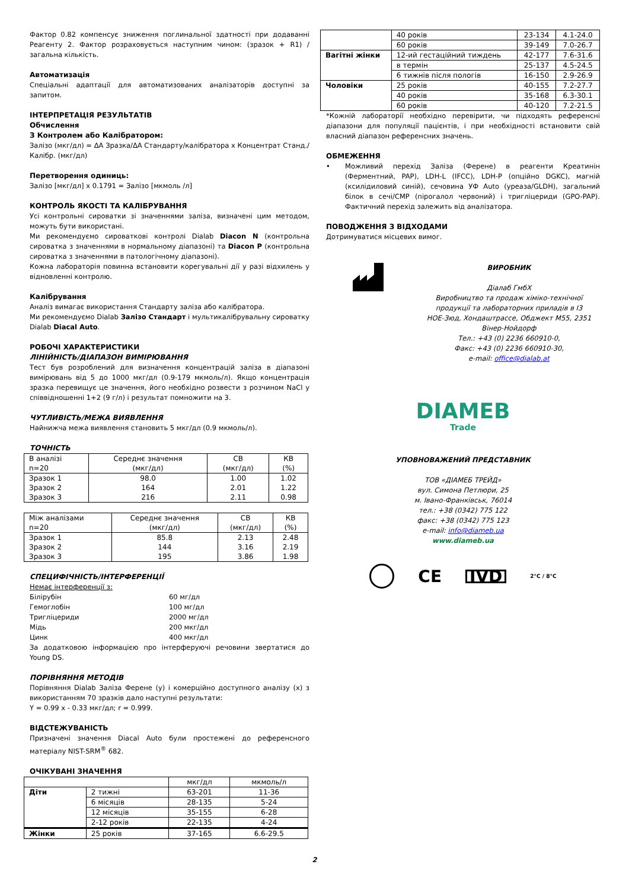Фактор 0.82 компенсує зниження поглинальної здатності при додаванні Реагенту 2. Фактор розраховується наступним чином: (зразок + R1) / загальна кількість.
Автоматизація
Спеціальні адаптації для автоматизованих аналізаторів доступні за запитом.
ІНТЕРПРЕТАЦІЯ РЕЗУЛЬТАТІВ
Обчислення
З Контролем або Калібратором:
Залізо (мкг/дл) = ΔA Зразка/ΔA Стандарту/калібратора x Концентрат Станд./Калібр. (мкг/дл)
Перетворення одиниць:
Залізо [мкг/дл] x 0.1791 = Залізо [мкмоль /л]
КОНТРОЛЬ ЯКОСТІ ТА КАЛІБРУВАННЯ
Усі контрольні сироватки зі значеннями заліза, визначені цим методом, можуть бути використані.
Ми рекомендуємо сироваткові контролі Dialab Diacon N (контрольна сироватка з значеннями в нормальному діапазоні) та Diacon P (контрольна сироватка з значеннями в патологічному діапазоні).
Кожна лабораторія повинна встановити корегувальні дії у разі відхилень у відновленні контролю.
Калібрування
Аналіз вимагає використання Стандарту заліза або калібратора.
Ми рекомендуємо Dialab Залізо Стандарт і мультикалібрувальну сироватку Dialab Diacal Auto.
РОБОЧІ ХАРАКТЕРИСТИКИ
ЛІНІЙНІСТЬ/ДІАПАЗОН ВИМІРЮВАННЯ
Тест був розроблений для визначення концентрацій заліза в діапазоні вимірювань від 5 до 1000 мкг/дл (0.9-179 мкмоль/л). Якщо концентрація зразка перевищує це значення, його необхідно розвести з розчином NaCl у співвідношенні 1+2 (9 г/л) і результат помножити на 3.
ЧУТЛИВІСТЬ/МЕЖА ВИЯВЛЕННЯ
Найнижча межа виявлення становить 5 мкг/дл (0.9 мкмоль/л).
ТОЧНІСТЬ
| В аналізі n=20 | Середнє значення (мкг/дл) | СВ (мкг/дл) | КВ (%) |
| Зразок 1 Зразок 2 Зразок 3 | 98.0 164 216 | 1.00 2.01 2.11 | 1.02 1.22 0.98 |
| Між аналізами n=20 | Середнє значення (мкг/дл) | СВ (мкг/дл) | КВ (%) |
| Зразок 1 Зразок 2 Зразок 3 | 85.8 144 195 | 2.13 3.16 3.86 | 2.48 2.19 1.98 |
СПЕЦИФІЧНІСТЬ/ІНТЕРФЕРЕНЦІЇ
Немає інтерференції з:
Білірубін 60 мг/дл Гемоглобін 100 мг/дл Тригліцериди 2000 мг/дл Мідь 200 мкг/дл Цинк 400 мкг/дл
За додатковою інформацією про інтерферуючі речовини звертатися до Young DS.
ПОРІВНЯННЯ МЕТОДІВ
Порівняння Dialab Заліза Ферене (y) і комерційно доступного аналізу (x) з використанням 70 зразків дало наступні результати:
Y = 0.99 x - 0.33 мкг/дл; r = 0.999.
ВІДСТЕЖУВАНІСТЬ
Призначені значення Diacal Auto були простежені до референсного матеріалу NIST-SRM<sup>®</sup> 682.
ОЧІКУВАНІ ЗНАЧЕННЯ
| | | мкг/дл | мкмоль/л |
| Діти | 2 тижні | 63-201 | 11-36 |
| | 6 місяців | 28-135 | 5-24 |
| | 12 місяців | 35-155 | 6-28 |
| | 2-12 років | 22-135 | 4-24 |
| Жінки | 25 років | 37-165 | 6.6-29.5 |
| | 40 років | 23-134 | 4.1-24.0 |
| | 60 років | 39-149 | 7.0-26.7 |
| Вагітні жінки | 12-ий гестаційний тиждень | 42-177 | 7.6-31.6 |
| | в термін | 25-137 | 4.5-24.5 |
| | 6 тижнів після пологів | 16-150 | 2.9-26.9 |
| Чоловіки | 25 років | 40-155 | 7.2-27.7 |
| | 40 років | 35-168 | 6.3-30.1 |
| | 60 років | 40-120 | 7.2-21.5 |
*Кожній лабораторії необхідно перевірити, чи підходять референсні діапазони для популяції пацієнтів, і при необхідності встановити свій власний діапазон референсних значень.
ОБМЕЖЕННЯ
• Можливий перехід Заліза (Ферене) в реагенти Креатинін (Ферментний, PAP), LDH-L (IFCC), LDH-P (опційно DGKC), магній (ксилідиловий синій), сечовина УФ Auto (уреаза/GLDH), загальний білок в сечі/CMP (пірогалол червоний) і тригліцериди (GPO-PAP). Фактичний перехід залежить від аналізатора.
ПОВОДЖЕННЯ З ВІДХОДАМИ
Дотримуватися місцевих вимог.
ВИРОБНИК
Діалаб ГмбХ
Виробництво та продаж хіміко-технічної продукції та лабораторних приладів в I3
НОЕ-Зюд, Хондаштрассе, Обджект M55, 2351 Вінер-Нойдорф
Тел.: +43 (0) 2236 660910-0,
Факс: +43 (0) 2236 660910-30,
e-mail: office@dialab.at
DIAMEB
Trade
УПОВНОВАЖЕНИЙ ПРЕДСТАВНИК
ТОВ «ДІАМЕБ ТРЕЙД»
вул. Симона Петлюри, 25
м. Івано-Франківськ, 76014
тел.: +38 (0342) 775 122
факс: +38 (0342) 775 123
e-mail: info@diameb.ua
www.diameb.ua
CE IVD 2°C / 8°C
2